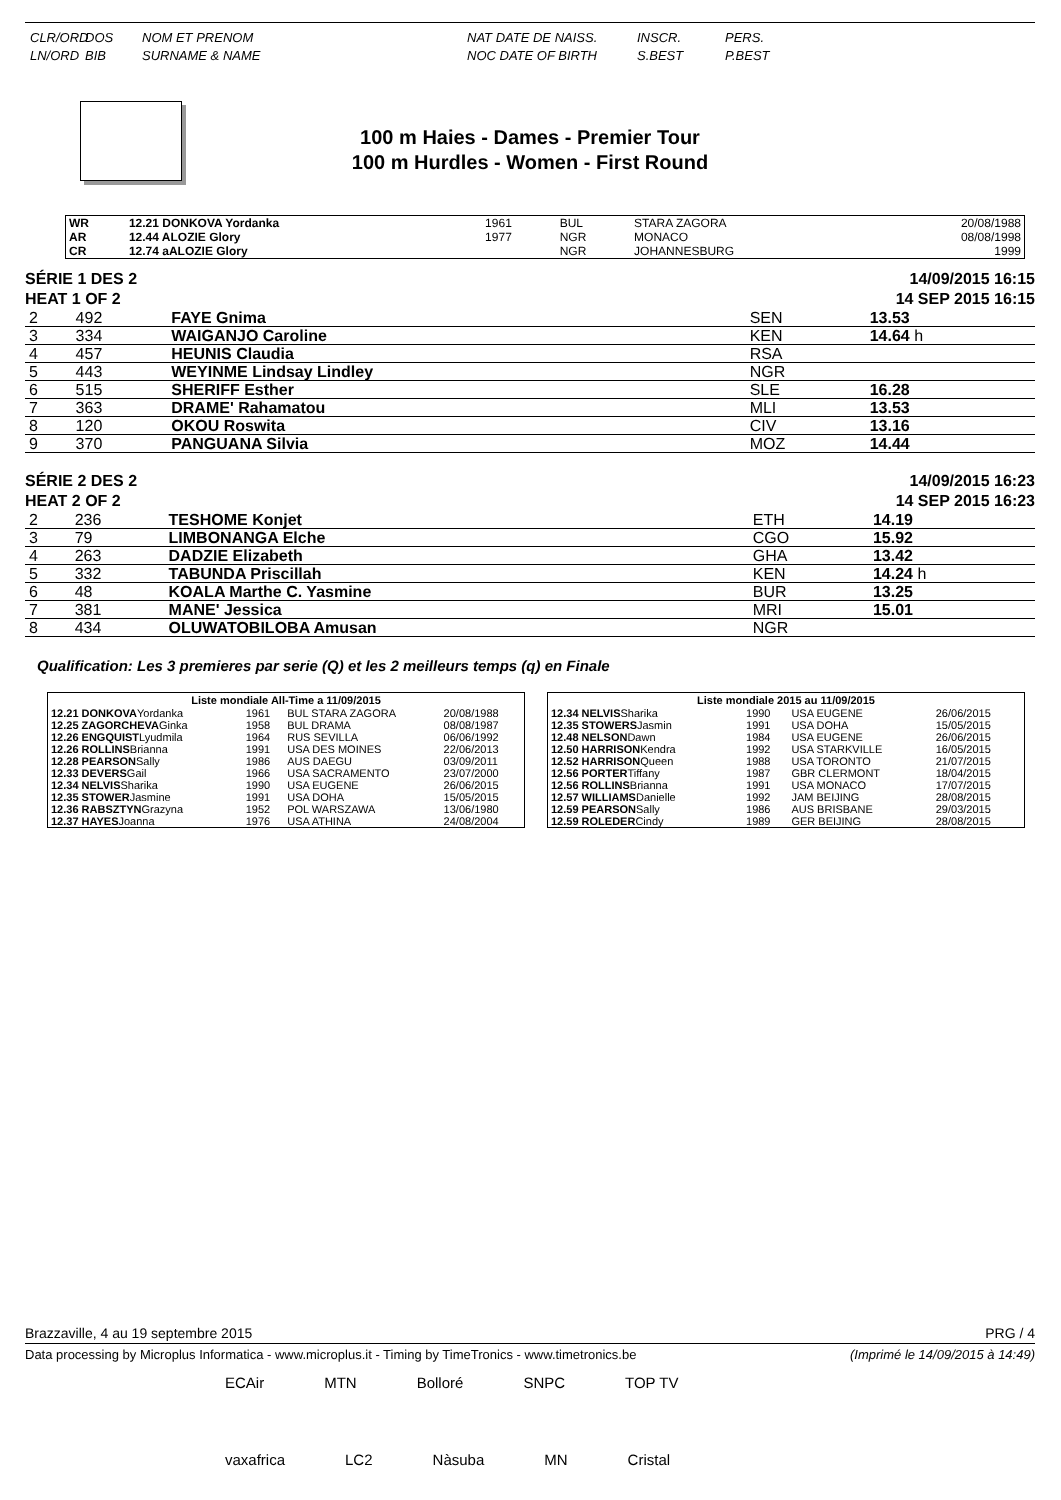CLR/ORD
LN/ORD
DOS
BIB
NOM ET PRENOM
SURNAME & NAME
NAT DATE DE NAISS.
NOC DATE OF BIRTH
INSCR.
S.BEST
PERS.
P.BEST
100 m Haies - Dames - Premier Tour
100 m Hurdles - Women - First Round
| WR | 12.21 DONKOVA Yordanka | 1961 | BUL | STARA ZAGORA | 20/08/1988 |
| AR | 12.44 ALOZIE Glory | 1977 | NGR | MONACO | 08/08/1998 |
| CR | 12.74 aALOZIE Glory | | NGR | JOHANNESBURG | 1999 |
SÉRIE 1 DES 2
HEAT 1 OF 2
14/09/2015 16:15
14 SEP 2015 16:15
| 2 | 492 | FAYE Gnima | SEN | 13.53 |
| 3 | 334 | WAIGANJO Caroline | KEN | 14.64 h |
| 4 | 457 | HEUNIS Claudia | RSA | |
| 5 | 443 | WEYINME Lindsay Lindley | NGR | |
| 6 | 515 | SHERIFF Esther | SLE | 16.28 |
| 7 | 363 | DRAME' Rahamatou | MLI | 13.53 |
| 8 | 120 | OKOU Roswita | CIV | 13.16 |
| 9 | 370 | PANGUANA Silvia | MOZ | 14.44 |
SÉRIE 2 DES 2
HEAT 2 OF 2
14/09/2015 16:23
14 SEP 2015 16:23
| 2 | 236 | TESHOME Konjet | ETH | 14.19 |
| 3 | 79 | LIMBONANGA Elche | CGO | 15.92 |
| 4 | 263 | DADZIE Elizabeth | GHA | 13.42 |
| 5 | 332 | TABUNDA Priscillah | KEN | 14.24 h |
| 6 | 48 | KOALA Marthe C. Yasmine | BUR | 13.25 |
| 7 | 381 | MANE' Jessica | MRI | 15.01 |
| 8 | 434 | OLUWATOBILOBA Amusan | NGR | |
Qualification: Les 3 premieres par serie (Q) et les 2 meilleurs temps (q) en Finale
| Liste mondiale All-Time a 11/09/2015 | | | |
| --- | --- | --- | --- |
| 12.21 DONKOVA Yordanka | 1961 | BUL STARA ZAGORA | 20/08/1988 |
| 12.25 ZAGORCHEVA Ginka | 1958 | BUL DRAMA | 08/08/1987 |
| 12.26 ENGQUIST Lyudmila | 1964 | RUS SEVILLA | 06/06/1992 |
| 12.26 ROLLINS Brianna | 1991 | USA DES MOINES | 22/06/2013 |
| 12.28 PEARSON Sally | 1986 | AUS DAEGU | 03/09/2011 |
| 12.33 DEVERS Gail | 1966 | USA SACRAMENTO | 23/07/2000 |
| 12.34 NELVIS Sharika | 1990 | USA EUGENE | 26/06/2015 |
| 12.35 STOWER Jasmine | 1991 | USA DOHA | 15/05/2015 |
| 12.36 RABSZTYN Grazyna | 1952 | POL WARSZAWA | 13/06/1980 |
| 12.37 HAYES Joanna | 1976 | USA ATHINA | 24/08/2004 |
| Liste mondiale 2015 au 11/09/2015 | | | |
| --- | --- | --- | --- |
| 12.34 NELVIS Sharika | 1990 | USA EUGENE | 26/06/2015 |
| 12.35 STOWERS Jasmin | 1991 | USA DOHA | 15/05/2015 |
| 12.48 NELSON Dawn | 1984 | USA EUGENE | 26/06/2015 |
| 12.50 HARRISON Kendra | 1992 | USA STARKVILLE | 16/05/2015 |
| 12.52 HARRISON Queen | 1988 | USA TORONTO | 21/07/2015 |
| 12.56 PORTER Tiffany | 1987 | GBR CLERMONT | 18/04/2015 |
| 12.56 ROLLINS Brianna | 1991 | USA MONACO | 17/07/2015 |
| 12.57 WILLIAMS Danielle | 1992 | JAM BEIJING | 28/08/2015 |
| 12.59 PEARSON Sally | 1986 | AUS BRISBANE | 29/03/2015 |
| 12.59 ROLEDER Cindy | 1989 | GER BEIJING | 28/08/2015 |
Brazzaville, 4 au 19 septembre 2015 PRG / 4
Data processing by Microplus Informatica - www.microplus.it - Timing by TimeTronics - www.timetronics.be (Imprimé le 14/09/2015 à 14:49)
ECAir MTN Bolloré SNPC TOP TV vaxafrica LC2 Nàsuba MN Cristal